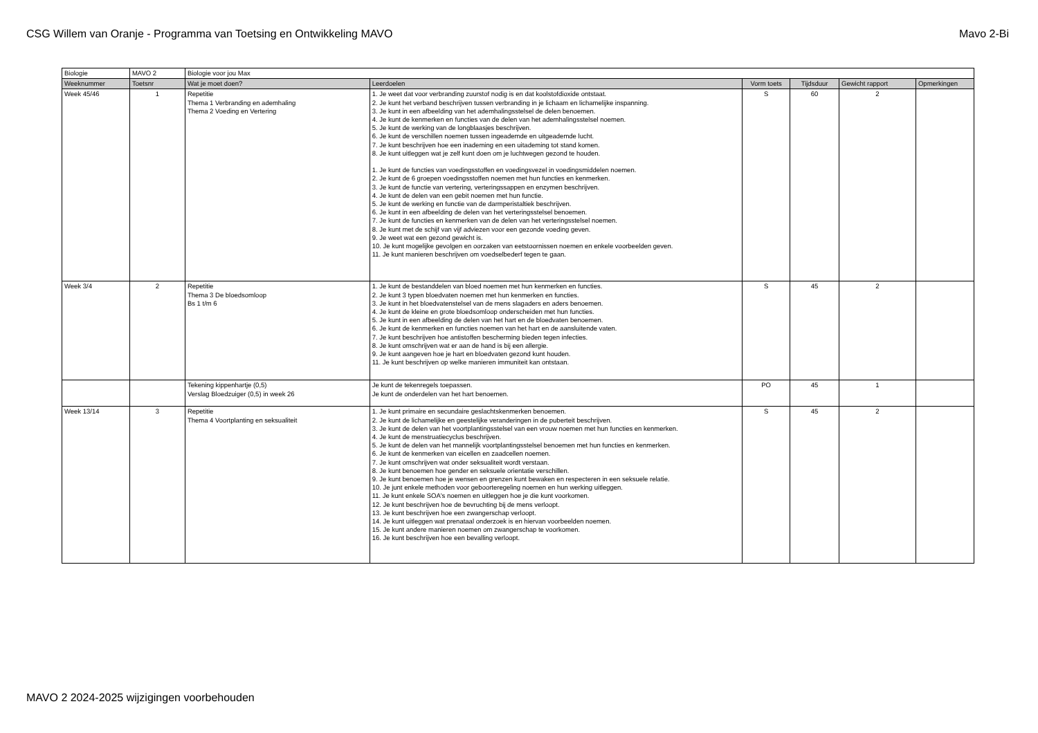CSG Willem van Oranje - Programma van Toetsing en Ontwikkeling MAVO Mavo 2-Bi
| Biologie | MAVO 2 | Biologie voor jou Max | | | | | |
| Weeknummer | Toetsnr | Wat je moet doen? | Leerdoelen | Vorm toets | Tijdsduur | Gewicht rapport | Opmerkingen |
| Week 45/46 | 1 | Repetitie Thema 1 Verbranding en ademhaling Thema 2 Voeding en Vertering | 1. Je weet dat voor verbranding zuurstof nodig is en dat koolstofdioxide ontstaat. 2. Je kunt het verband beschrijven tussen verbranding in je lichaam en lichamelijke inspanning. 3. Je kunt in een afbeelding van het ademhalingsstelsel de delen benoemen. 4. Je kunt de kenmerken en functies van de delen van het ademhalingsstelsel noemen. 5. Je kunt de werking van de longblaasjes beschrijven. 6. Je kunt de verschillen noemen tussen ingeademde en uitgeademde lucht. 7. Je kunt beschrijven hoe een inademing en een uitademing tot stand komen. 8. Je kunt uitleggen wat je zelf kunt doen om je luchtwegen gezond te houden. 1. Je kunt de functies van voedingsstoffen en voedingsvezel in voedingsmiddelen noemen. 2. Je kunt de 6 groepen voedingsstoffen noemen met hun functies en kenmerken. 3. Je kunt de functie van vertering, verteringssappen en enzymen beschrijven. 4. Je kunt de delen van een gebit noemen met hun functie. 5. Je kunt de werking en functie van de darmperistaltiek beschrijven. 6. Je kunt in een afbeelding de delen van het verteringsstelsel benoemen. 7. Je kunt de functies en kenmerken van de delen van het verteringsstelsel noemen. 8. Je kunt met de schijf van vijf adviezen voor een gezonde voeding geven. 9. Je weet wat een gezond gewicht is. 10. Je kunt mogelijke gevolgen en oorzaken van eetstoornissen noemen en enkele voorbeelden geven. 11. Je kunt manieren beschrijven om voedselbederf tegen te gaan. | S | 60 | 2 | |
| Week 3/4 | 2 | Repetitie Thema 3 De bloedsomloop Bs 1 t/m 6 | 1. Je kunt de bestanddelen van bloed noemen met hun kenmerken en functies. 2. Je kunt 3 typen bloedvaten noemen met hun kenmerken en functies. 3. Je kunt in het bloedvatenstelsel van de mens slagaders en aders benoemen. 4. Je kunt de kleine en grote bloedsomloop onderscheiden met hun functies. 5. Je kunt in een afbeelding de delen van het hart en de bloedvaten benoemen. 6. Je kunt de kenmerken en functies noemen van het hart en de aansluitende vaten. 7. Je kunt beschrijven hoe antistoffen bescherming bieden tegen infecties. 8. Je kunt omschrijven wat er aan de hand is bij een allergie. 9. Je kunt aangeven hoe je hart en bloedvaten gezond kunt houden. 11. Je kunt beschrijven op welke manieren immuniteit kan ontstaan. | S | 45 | 2 | |
| | | Tekening kippenhartje (0,5) Verslag Bloedzuiger (0,5) in week 26 | Je kunt de tekenregels toepassen. Je kunt de onderdelen van het hart benoemen. | PO | 45 | 1 | |
| Week 13/14 | 3 | Repetitie Thema 4 Voortplanting en seksualiteit | 1. Je kunt primaire en secundaire geslachtskenmerken benoemen. 2. Je kunt de lichamelijke en geestelijke veranderingen in de puberteit beschrijven. 3. Je kunt de delen van het voortplantingsstelsel van een vrouw noemen met hun functies en kenmerken. 4. Je kunt de menstruatiecyclus beschrijven. 5. Je kunt de delen van het mannelijk voortplantingsstelsel benoemen met hun functies en kenmerken. 6. Je kunt de kenmerken van eicellen en zaadcellen noemen. 7. Je kunt omschrijven wat onder seksualiteit wordt verstaan. 8. Je kunt benoemen hoe gender en seksuele orientatie verschillen. 9. Je kunt benoemen hoe je wensen en grenzen kunt bewaken en respecteren in een seksuele relatie. 10. Je junt enkele methoden voor geboorteregeling noemen en hun werking uitleggen. 11. Je kunt enkele SOA's noemen en uitleggen hoe je die kunt voorkomen. 12. Je kunt beschrijven hoe de bevruchting bij de mens verloopt. 13. Je kunt beschrijven hoe een zwangerschap verloopt. 14. Je kunt uitleggen wat prenataal onderzoek is en hiervan voorbeelden noemen. 15. Je kunt andere manieren noemen om zwangerschap te voorkomen. 16. Je kunt beschrijven hoe een bevalling verloopt. | S | 45 | 2 | |
MAVO 2 2024-2025 wijzigingen voorbehouden